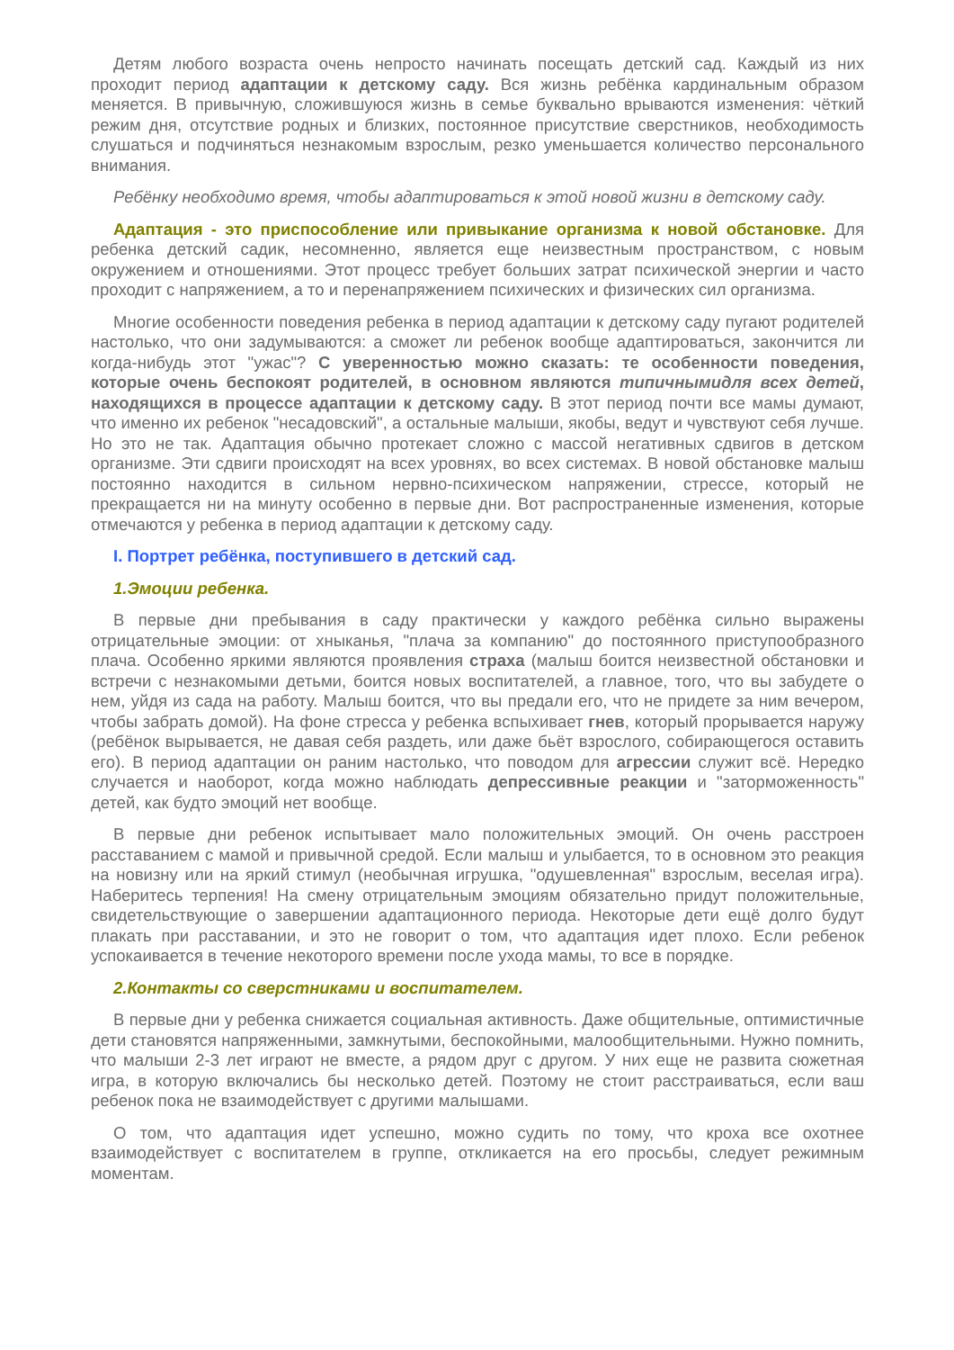Детям любого возраста очень непросто начинать посещать детский сад. Каждый из них проходит период адаптации к детскому саду. Вся жизнь ребёнка кардинальным образом меняется. В привычную, сложившуюся жизнь в семье буквально врываются изменения: чёткий режим дня, отсутствие родных и близких, постоянное присутствие сверстников, необходимость слушаться и подчиняться незнакомым взрослым, резко уменьшается количество персонального внимания.
Ребёнку необходимо время, чтобы адаптироваться к этой новой жизни в детскому саду.
Адаптация - это приспособление или привыкание организма к новой обстановке. Для ребенка детский садик, несомненно, является еще неизвестным пространством, с новым окружением и отношениями. Этот процесс требует больших затрат психической энергии и часто проходит с напряжением, а то и перенапряжением психических и физических сил организма.
Многие особенности поведения ребенка в период адаптации к детскому саду пугают родителей настолько, что они задумываются: а сможет ли ребенок вообще адаптироваться, закончится ли когда-нибудь этот "ужас"? С уверенностью можно сказать: те особенности поведения, которые очень беспокоят родителей, в основном являются типичнымидля всех детей, находящихся в процессе адаптации к детскому саду. В этот период почти все мамы думают, что именно их ребенок "несадовский", а остальные малыши, якобы, ведут и чувствуют себя лучше. Но это не так. Адаптация обычно протекает сложно с массой негативных сдвигов в детском организме. Эти сдвиги происходят на всех уровнях, во всех системах. В новой обстановке малыш постоянно находится в сильном нервно-психическом напряжении, стрессе, который не прекращается ни на минуту особенно в первые дни. Вот распространенные изменения, которые отмечаются у ребенка в период адаптации к детскому саду.
I. Портрет ребёнка, поступившего в детский сад.
1.Эмоции ребенка.
В первые дни пребывания в саду практически у каждого ребёнка сильно выражены отрицательные эмоции: от хныканья, "плача за компанию" до постоянного приступообразного плача. Особенно яркими являются проявления страха (малыш боится неизвестной обстановки и встречи с незнакомыми детьми, боится новых воспитателей, а главное, того, что вы забудете о нем, уйдя из сада на работу. Малыш боится, что вы предали его, что не придете за ним вечером, чтобы забрать домой). На фоне стресса у ребенка вспыхивает гнев, который прорывается наружу (ребёнок вырывается, не давая себя раздеть, или даже бьёт взрослого, собирающегося оставить его). В период адаптации он раним настолько, что поводом для агрессии служит всё. Нередко случается и наоборот, когда можно наблюдать депрессивные реакции и "заторможенность" детей, как будто эмоций нет вообще.
В первые дни ребенок испытывает мало положительных эмоций. Он очень расстроен расставанием с мамой и привычной средой. Если малыш и улыбается, то в основном это реакция на новизну или на яркий стимул (необычная игрушка, "одушевленная" взрослым, веселая игра). Наберитесь терпения! На смену отрицательным эмоциям обязательно придут положительные, свидетельствующие о завершении адаптационного периода. Некоторые дети ещё долго будут плакать при расставании, и это не говорит о том, что адаптация идет плохо. Если ребенок успокаивается в течение некоторого времени после ухода мамы, то все в порядке.
2.Контакты со сверстниками и воспитателем.
В первые дни у ребенка снижается социальная активность. Даже общительные, оптимистичные дети становятся напряженными, замкнутыми, беспокойными, малообщительными. Нужно помнить, что малыши 2-3 лет играют не вместе, а рядом друг с другом. У них еще не развита сюжетная игра, в которую включались бы несколько детей. Поэтому не стоит расстраиваться, если ваш ребенок пока не взаимодействует с другими малышами.
О том, что адаптация идет успешно, можно судить по тому, что кроха все охотнее взаимодействует с воспитателем в группе, откликается на его просьбы, следует режимным моментам.